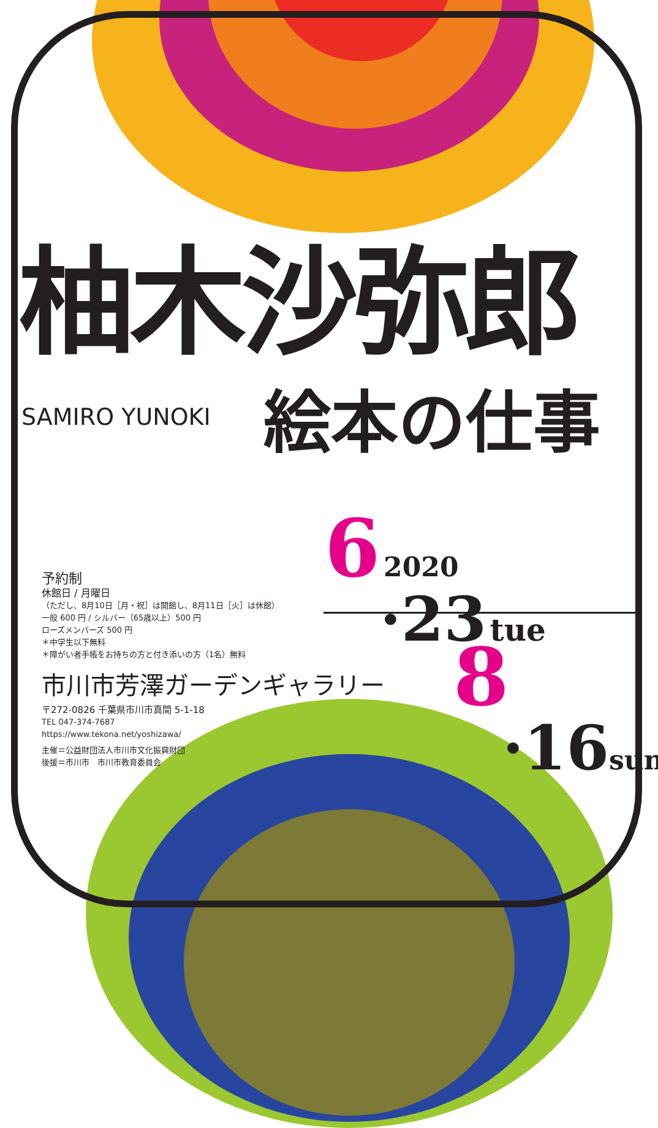柚木沙弥郎
SAMIRO YUNOKI
絵本の仕事
6 2020
·23 tue
予約制
休館日 / 月曜日
（ただし、8月10日［月・祝］は開館し、8月11日［火］は休館）
一般 600 円 / シルバー（65歳以上）500 円
ローズメンバーズ 500 円
＊中学生以下無料
＊障がい者手帳をお持ちの方と付き添いの方（1名）無料
市川市芳澤ガーデンギャラリー
〒272-0826 千葉県市川市真間 5-1-18
TEL 047-374-7687
https://www.tekona.net/yoshizawa/
主催＝公益財団法人市川市文化振興財団
後援＝市川市　市川市教育委員会
8
·16 sun